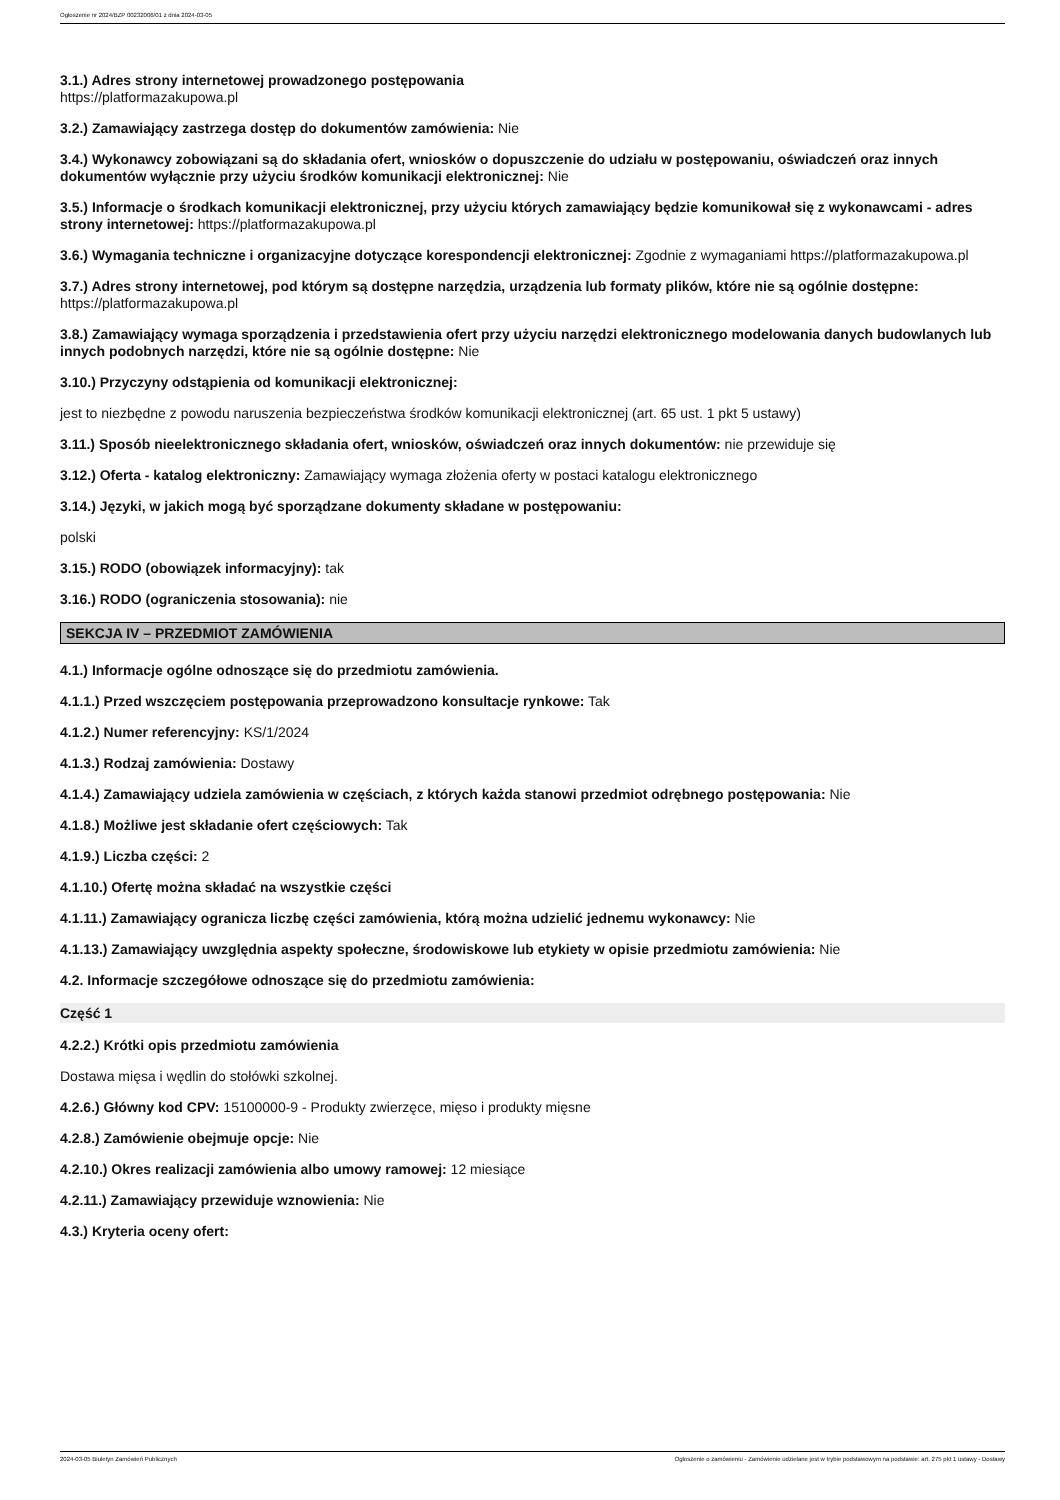Ogłoszenie nr 2024/BZP 00232006/01 z dnia 2024-03-05
3.1.) Adres strony internetowej prowadzonego postępowania
https://platformazakupowa.pl
3.2.) Zamawiający zastrzega dostęp do dokumentów zamówienia: Nie
3.4.) Wykonawcy zobowiązani są do składania ofert, wniosków o dopuszczenie do udziału w postępowaniu, oświadczeń oraz innych dokumentów wyłącznie przy użyciu środków komunikacji elektronicznej: Nie
3.5.) Informacje o środkach komunikacji elektronicznej, przy użyciu których zamawiający będzie komunikował się z wykonawcami - adres strony internetowej: https://platformazakupowa.pl
3.6.) Wymagania techniczne i organizacyjne dotyczące korespondencji elektronicznej: Zgodnie z wymaganiami https://platformazakupowa.pl
3.7.) Adres strony internetowej, pod którym są dostępne narzędzia, urządzenia lub formaty plików, które nie są ogólnie dostępne: https://platformazakupowa.pl
3.8.) Zamawiający wymaga sporządzenia i przedstawienia ofert przy użyciu narzędzi elektronicznego modelowania danych budowlanych lub innych podobnych narzędzi, które nie są ogólnie dostępne: Nie
3.10.) Przyczyny odstąpienia od komunikacji elektronicznej:
jest to niezbędne z powodu naruszenia bezpieczeństwa środków komunikacji elektronicznej (art. 65 ust. 1 pkt 5 ustawy)
3.11.) Sposób nieelektronicznego składania ofert, wniosków, oświadczeń oraz innych dokumentów: nie przewiduje się
3.12.) Oferta - katalog elektroniczny: Zamawiający wymaga złożenia oferty w postaci katalogu elektronicznego
3.14.) Języki, w jakich mogą być sporządzane dokumenty składane w postępowaniu:
polski
3.15.) RODO (obowiązek informacyjny): tak
3.16.) RODO (ograniczenia stosowania): nie
SEKCJA IV – PRZEDMIOT ZAMÓWIENIA
4.1.) Informacje ogólne odnoszące się do przedmiotu zamówienia.
4.1.1.) Przed wszczęciem postępowania przeprowadzono konsultacje rynkowe: Tak
4.1.2.) Numer referencyjny: KS/1/2024
4.1.3.) Rodzaj zamówienia: Dostawy
4.1.4.) Zamawiający udziela zamówienia w częściach, z których każda stanowi przedmiot odrębnego postępowania: Nie
4.1.8.) Możliwe jest składanie ofert częściowych: Tak
4.1.9.) Liczba części: 2
4.1.10.) Ofertę można składać na wszystkie części
4.1.11.) Zamawiający ogranicza liczbę części zamówienia, którą można udzielić jednemu wykonawcy: Nie
4.1.13.) Zamawiający uwzględnia aspekty społeczne, środowiskowe lub etykiety w opisie przedmiotu zamówienia: Nie
4.2. Informacje szczegółowe odnoszące się do przedmiotu zamówienia:
Część 1
4.2.2.) Krótki opis przedmiotu zamówienia
Dostawa mięsa i wędlin do stołówki szkolnej.
4.2.6.) Główny kod CPV: 15100000-9 - Produkty zwierzęce, mięso i produkty mięsne
4.2.8.) Zamówienie obejmuje opcje: Nie
4.2.10.) Okres realizacji zamówienia albo umowy ramowej: 12 miesiące
4.2.11.) Zamawiający przewiduje wznowienia: Nie
4.3.) Kryteria oceny ofert:
2024-03-05 Biuletyn Zamówień Publicznych Ogłoszenie o zamówieniu - Zamówienie udzielane jest w trybie podstawowym na podstawie: art. 275 pkt 1 ustawy - Dostawy